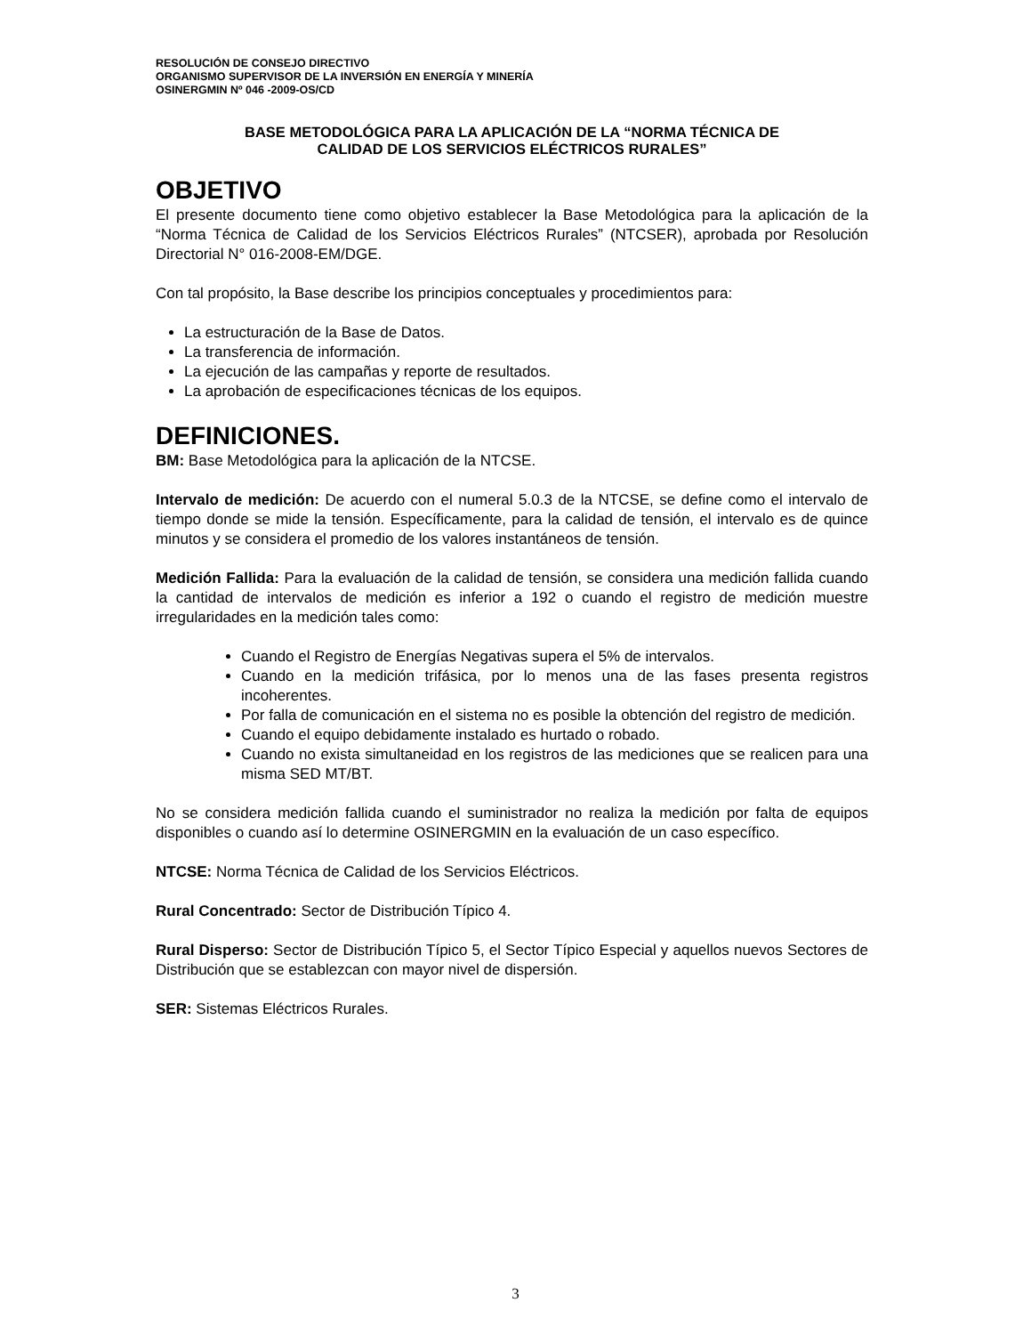RESOLUCIÓN DE CONSEJO DIRECTIVO
ORGANISMO SUPERVISOR DE LA INVERSIÓN EN ENERGÍA Y MINERÍA
OSINERGMIN Nº 046 -2009-OS/CD
BASE METODOLÓGICA PARA LA APLICACIÓN DE LA “NORMA TÉCNICA DE
CALIDAD DE LOS SERVICIOS ELÉCTRICOS RURALES”
OBJETIVO
El presente documento tiene como objetivo establecer la Base Metodológica para la aplicación de la “Norma Técnica de Calidad de los Servicios Eléctricos Rurales” (NTCSER), aprobada por Resolución Directorial N° 016-2008-EM/DGE.
Con tal propósito, la Base describe los principios conceptuales y procedimientos para:
La estructuración de la Base de Datos.
La transferencia de información.
La ejecución de las campañas y reporte de resultados.
La aprobación de especificaciones técnicas de los equipos.
DEFINICIONES.
BM: Base Metodológica para la aplicación de la NTCSE.
Intervalo de medición: De acuerdo con el numeral 5.0.3 de la NTCSE, se define como el intervalo de tiempo donde se mide la tensión. Específicamente, para la calidad de tensión, el intervalo es de quince minutos y se considera el promedio de los valores instantáneos de tensión.
Medición Fallida: Para la evaluación de la calidad de tensión, se considera una medición fallida cuando la cantidad de intervalos de medición es inferior a 192 o cuando el registro de medición muestre irregularidades en la medición tales como:
Cuando el Registro de Energías Negativas supera el 5% de intervalos.
Cuando en la medición trifásica, por lo menos una de las fases presenta registros incoherentes.
Por falla de comunicación en el sistema no es posible la obtención del registro de medición.
Cuando el equipo debidamente instalado es hurtado o robado.
Cuando no exista simultaneidad en los registros de las mediciones que se realicen para una misma SED MT/BT.
No se considera medición fallida cuando el suministrador no realiza la medición por falta de equipos disponibles o cuando así lo determine OSINERGMIN en la evaluación de un caso específico.
NTCSE: Norma Técnica de Calidad de los Servicios Eléctricos.
Rural Concentrado: Sector de Distribución Típico 4.
Rural Disperso: Sector de Distribución Típico 5, el Sector Típico Especial y aquellos nuevos Sectores de Distribución que se establezcan con mayor nivel de dispersión.
SER: Sistemas Eléctricos Rurales.
3